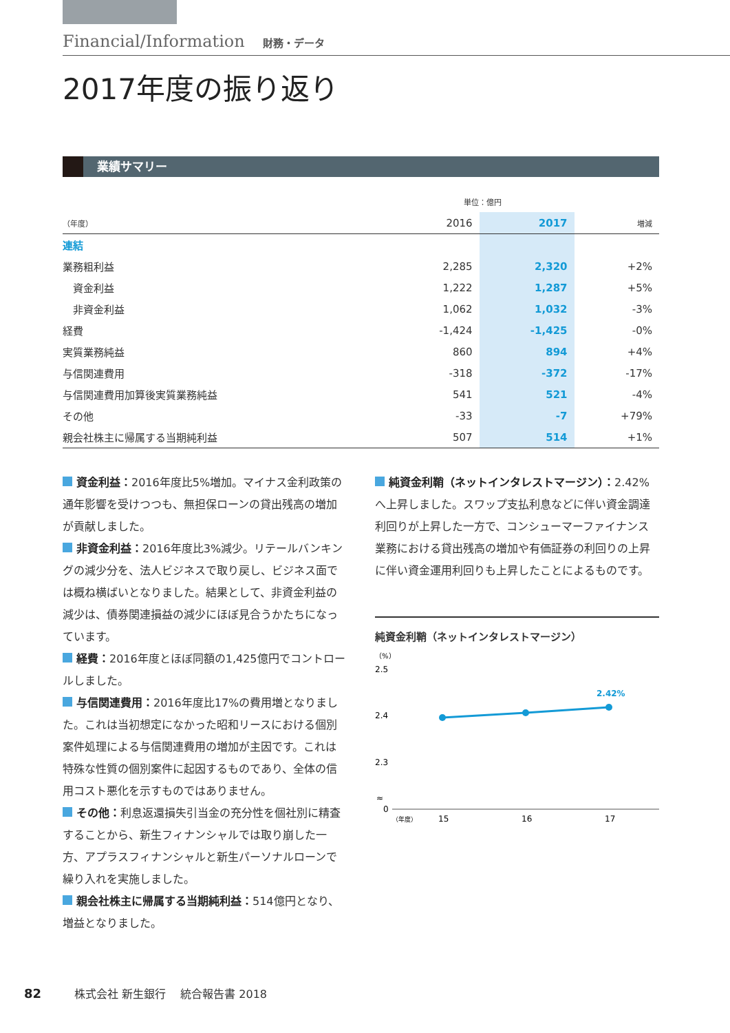Financial/Information 財務・データ
2017年度の振り返り
業績サマリー
| | | 単位：億円 | | |
| --- | --- | --- | --- | --- |
| （年度） | | 2016 | 2017 | 増減 |
| 連結 | | | | |
| 業務粗利益 | | 2,285 | 2,320 | +2% |
| 資金利益 | | 1,222 | 1,287 | +5% |
| 非資金利益 | | 1,062 | 1,032 | -3% |
| 経費 | | -1,424 | -1,425 | -0% |
| 実質業務純益 | | 860 | 894 | +4% |
| 与信関連費用 | | -318 | -372 | -17% |
| 与信関連費用加算後実質業務純益 | | 541 | 521 | -4% |
| その他 | | -33 | -7 | +79% |
| 親会社株主に帰属する当期純利益 | | 507 | 514 | +1% |
資金利益：2016年度比5%増加。マイナス金利政策の通年影響を受けつつも、無担保ローンの貸出残高の増加が貢献しました。
非資金利益：2016年度比3%減少。リテールバンキングの減少分を、法人ビジネスで取り戻し、ビジネス面では概ね横ばいとなりました。結果として、非資金利益の減少は、債券関連損益の減少にほぼ見合うかたちになっています。
経費：2016年度とほぼ同額の1,425億円でコントロールしました。
与信関連費用：2016年度比17%の費用増となりました。これは当初想定になかった昭和リースにおける個別案件処理による与信関連費用の増加が主因です。これは特殊な性質の個別案件に起因するものであり、全体の信用コスト悪化を示すものではありません。
その他：利息返還損失引当金の充分性を個社別に精査することから、新生フィナンシャルでは取り崩した一方、アプラスフィナンシャルと新生パーソナルローンで繰り入れを実施しました。
親会社株主に帰属する当期純利益：514億円となり、増益となりました。
純資金利鞘（ネットインタレストマージン）：2.42%へ上昇しました。スワップ支払利息などに伴い資金調達利回りが上昇した一方で、コンシューマーファイナンス業務における貸出残高の増加や有価証券の利回りの上昇に伴い資金運用利回りも上昇したことによるものです。
純資金利鞘（ネットインタレストマージン）
（%）
2.5
2.4
2.3
≈
0
2.42%
（年度）
15
16
17
82　　　株式会社 新生銀行　 統合報告書 2018